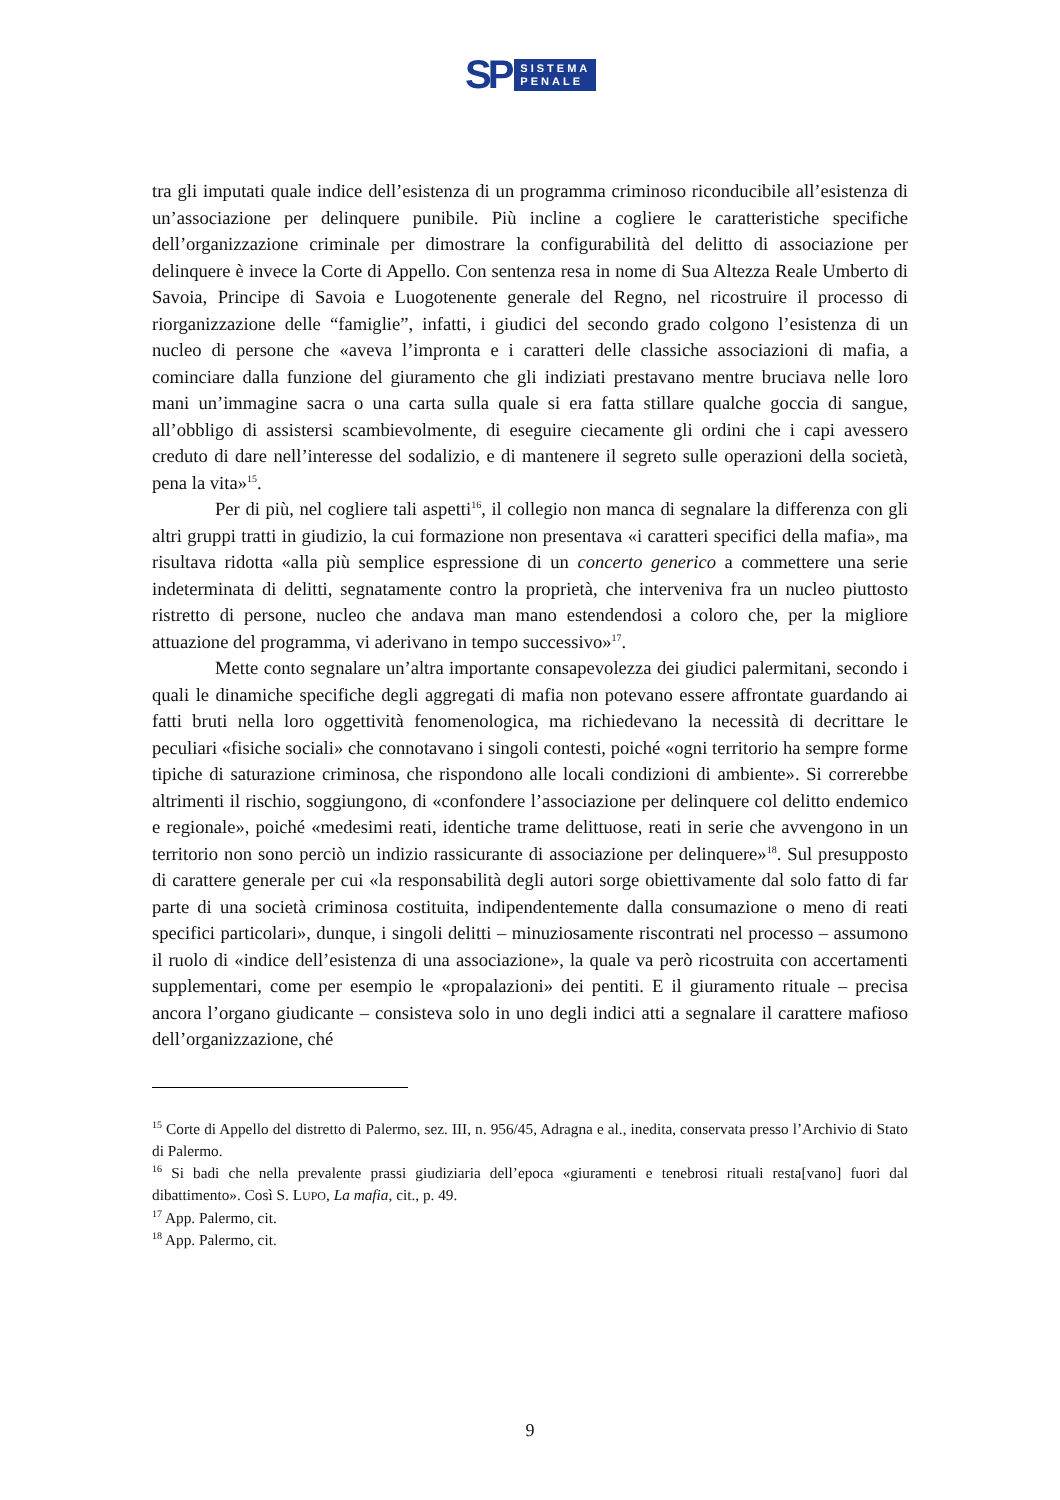SP
SISTEMA
PENALE
tra gli imputati quale indice dell’esistenza di un programma criminoso riconducibile all’esistenza di un’associazione per delinquere punibile. Più incline a cogliere le caratteristiche specifiche dell’organizzazione criminale per dimostrare la configurabilità del delitto di associazione per delinquere è invece la Corte di Appello. Con sentenza resa in nome di Sua Altezza Reale Umberto di Savoia, Principe di Savoia e Luogotenente generale del Regno, nel ricostruire il processo di riorganizzazione delle “famiglie”, infatti, i giudici del secondo grado colgono l’esistenza di un nucleo di persone che «aveva l’impronta e i caratteri delle classiche associazioni di mafia, a cominciare dalla funzione del giuramento che gli indiziati prestavano mentre bruciava nelle loro mani un’immagine sacra o una carta sulla quale si era fatta stillare qualche goccia di sangue, all’obbligo di assistersi scambievolmente, di eseguire ciecamente gli ordini che i capi avessero creduto di dare nell’interesse del sodalizio, e di mantenere il segreto sulle operazioni della società, pena la vita»<sup>15</sup>.
Per di più, nel cogliere tali aspetti<sup>16</sup>, il collegio non manca di segnalare la differenza con gli altri gruppi tratti in giudizio, la cui formazione non presentava «i caratteri specifici della mafia», ma risultava ridotta «alla più semplice espressione di un concerto generico a commettere una serie indeterminata di delitti, segnatamente contro la proprietà, che interveniva fra un nucleo piuttosto ristretto di persone, nucleo che andava man mano estendendosi a coloro che, per la migliore attuazione del programma, vi aderivano in tempo successivo»<sup>17</sup>.
Mette conto segnalare un’altra importante consapevolezza dei giudici palermitani, secondo i quali le dinamiche specifiche degli aggregati di mafia non potevano essere affrontate guardando ai fatti bruti nella loro oggettività fenomenologica, ma richiedevano la necessità di decrittare le peculiari «fisiche sociali» che connotavano i singoli contesti, poiché «ogni territorio ha sempre forme tipiche di saturazione criminosa, che rispondono alle locali condizioni di ambiente». Si correrebbe altrimenti il rischio, soggiungono, di «confondere l’associazione per delinquere col delitto endemico e regionale», poiché «medesimi reati, identiche trame delittuose, reati in serie che avvengono in un territorio non sono perciò un indizio rassicurante di associazione per delinquere»<sup>18</sup>. Sul presupposto di carattere generale per cui «la responsabilità degli autori sorge obiettivamente dal solo fatto di far parte di una società criminosa costituita, indipendentemente dalla consumazione o meno di reati specifici particolari», dunque, i singoli delitti – minuziosamente riscontrati nel processo – assumono il ruolo di «indice dell’esistenza di una associazione», la quale va però ricostruita con accertamenti supplementari, come per esempio le «propalazioni» dei pentiti. E il giuramento rituale – precisa ancora l’organo giudicante – consisteva solo in uno degli indici atti a segnalare il carattere mafioso dell’organizzazione, ché
<sup>15</sup> Corte di Appello del distretto di Palermo, sez. III, n. 956/45, Adragna e al., inedita, conservata presso l’Archivio di Stato di Palermo.
<sup>16</sup> Si badi che nella prevalente prassi giudiziaria dell’epoca «giuramenti e tenebrosi rituali resta[vano] fuori dal dibattimento». Così S. LUPO, La mafia, cit., p. 49.
<sup>17</sup> App. Palermo, cit.
<sup>18</sup> App. Palermo, cit.
9